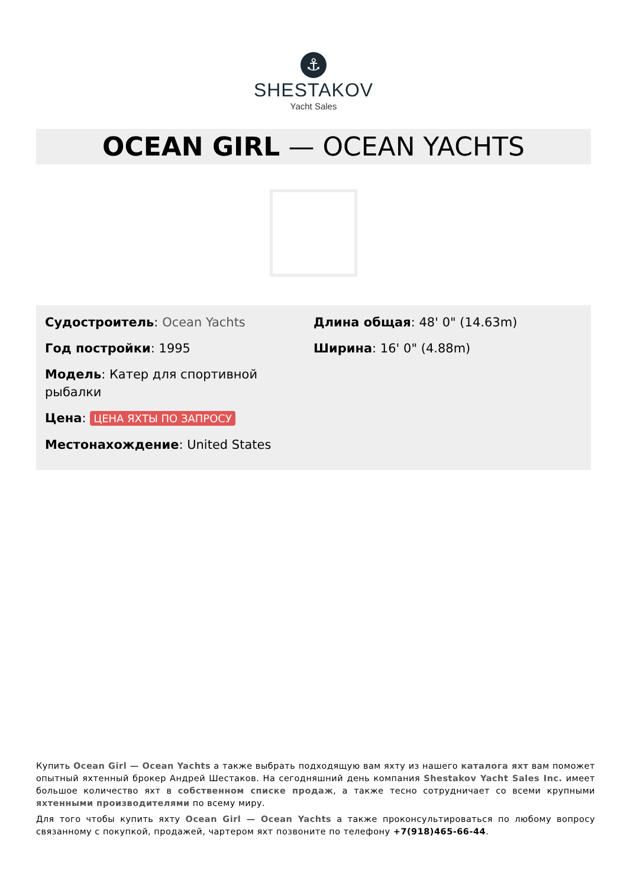⚓
SHESTAKOV
Yacht Sales
OCEAN GIRL — OCEAN YACHTS
Судостроитель: Ocean Yachts
Год постройки: 1995
Модель: Катер для спортивной рыбалки
Цена: ЦЕНА ЯХТЫ ПО ЗАПРОСУ
Местонахождение: United States
Длина общая: 48' 0" (14.63m)
Ширина: 16' 0" (4.88m)
Купить Ocean Girl — Ocean Yachts а также выбрать подходящую вам яхту из нашего каталога яхт вам поможет опытный яхтенный брокер Андрей Шестаков. На сегодняшний день компания Shestakov Yacht Sales Inc. имеет большое количество яхт в собственном списке продаж, а также тесно сотрудничает со всеми крупными яхтенными производителями по всему миру.
Для того чтобы купить яхту Ocean Girl — Ocean Yachts а также проконсультироваться по любому вопросу связанному с покупкой, продажей, чартером яхт позвоните по телефону +7(918)465-66-44.